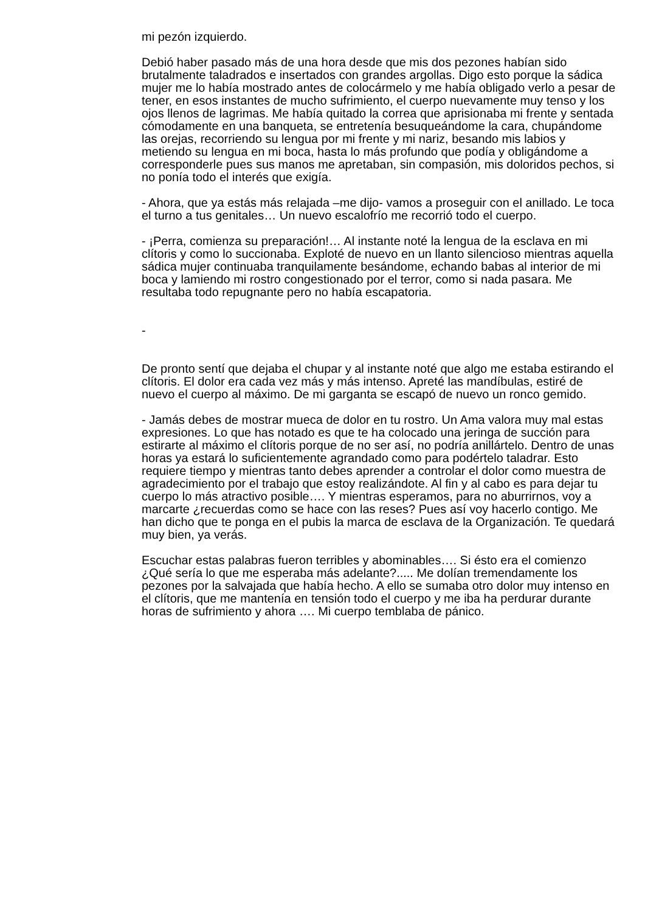mi pezón izquierdo.
Debió haber pasado más de una hora desde que mis dos pezones habían sido brutalmente taladrados e insertados con grandes argollas. Digo esto porque la sádica mujer me lo había mostrado antes de colocármelo y me había obligado verlo a pesar de tener, en esos instantes de mucho sufrimiento, el cuerpo nuevamente muy tenso y los ojos llenos de lagrimas. Me había quitado la correa que aprisionaba mi frente y sentada cómodamente en una banqueta, se entretenía besuqueándome la cara, chupándome las orejas, recorriendo su lengua por mi frente y mi nariz, besando mis labios y metiendo su lengua en mi boca, hasta lo más profundo que podía y obligándome a corresponderle pues sus manos me apretaban, sin compasión, mis doloridos pechos, si no ponía todo el interés que exigía.
- Ahora, que ya estás más relajada –me dijo- vamos a proseguir con el anillado. Le toca el turno a tus genitales… Un nuevo escalofrío me recorrió todo el cuerpo.
- ¡Perra, comienza su preparación!… Al instante noté la lengua de la esclava en mi clítoris y como lo succionaba. Exploté de nuevo en un llanto silencioso mientras aquella sádica mujer continuaba tranquilamente besándome, echando babas al interior de mi boca y lamiendo mi rostro congestionado por el terror, como si nada pasara. Me resultaba todo repugnante pero no había escapatoria.
-
De pronto sentí que dejaba el chupar y al instante noté que algo me estaba estirando el clítoris. El dolor era cada vez más y más intenso. Apreté las mandíbulas, estiré de nuevo el cuerpo al máximo. De mi garganta se escapó de nuevo un ronco gemido.
- Jamás debes de mostrar mueca de dolor en tu rostro. Un Ama valora muy mal estas expresiones. Lo que has notado es que te ha colocado una jeringa de succión para estirarte al máximo el clítoris porque de no ser así, no podría anillártelo. Dentro de unas horas ya estará lo suficientemente agrandado como para podértelo taladrar. Esto requiere tiempo y mientras tanto debes aprender a controlar el dolor como muestra de agradecimiento por el trabajo que estoy realizándote. Al fin y al cabo es para dejar tu cuerpo lo más atractivo posible…. Y mientras esperamos, para no aburrirnos, voy a marcarte ¿recuerdas como se hace con las reses? Pues así voy hacerlo contigo. Me han dicho que te ponga en el pubis la marca de esclava de la Organización. Te quedará muy bien, ya verás.
Escuchar estas palabras fueron terribles y abominables…. Si ésto era el comienzo ¿Qué sería lo que me esperaba más adelante?..... Me dolían tremendamente los pezones por la salvajada que había hecho. A ello se sumaba otro dolor muy intenso en el clítoris, que me mantenía en tensión todo el cuerpo y me iba ha perdurar durante horas de sufrimiento y ahora …. Mi cuerpo temblaba de pánico.